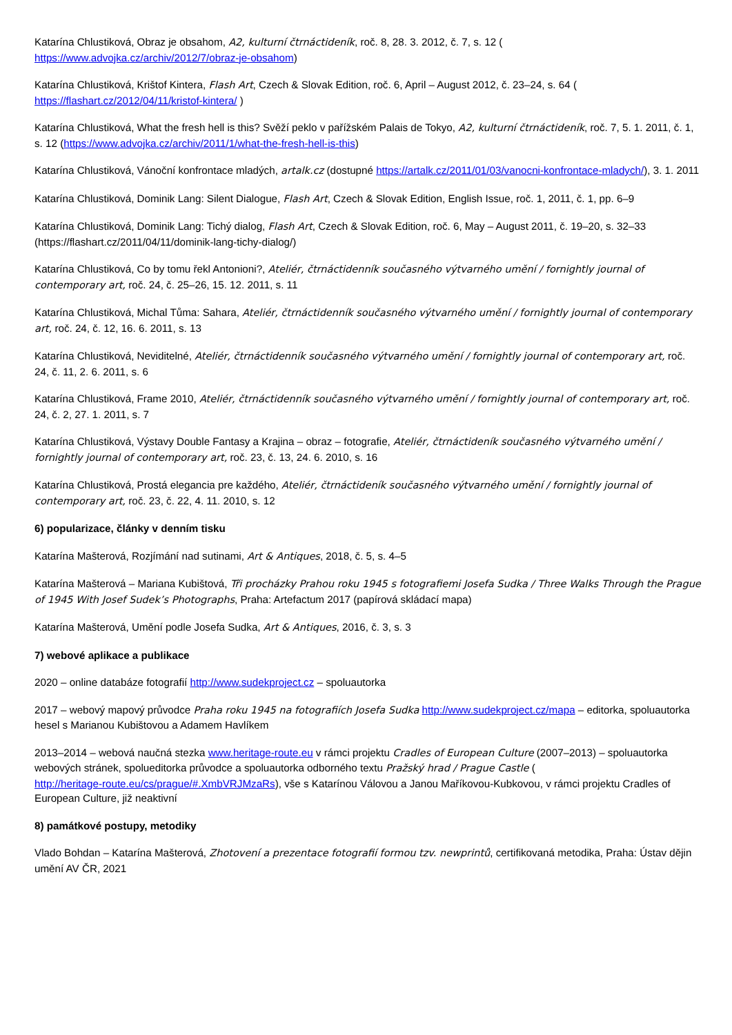Katarína Chlustiková, Obraz je obsahom, A2, kulturní čtrnáctideník, roč. 8, 28. 3. 2012, č. 7, s. 12 (
https://www.advojka.cz/archiv/2012/7/obraz-je-obsahom)
Katarína Chlustiková, Krištof Kintera, Flash Art, Czech & Slovak Edition, roč. 6, April – August 2012, č. 23–24, s. 64 (
https://flashart.cz/2012/04/11/kristof-kintera/ )
Katarína Chlustiková, What the fresh hell is this? Svěží peklo v pařížském Palais de Tokyo, A2, kulturní čtrnáctideník, roč. 7, 5. 1. 2011, č. 1, s. 12 (https://www.advojka.cz/archiv/2011/1/what-the-fresh-hell-is-this)
Katarína Chlustiková, Vánoční konfrontace mladých, artalk.cz (dostupné https://artalk.cz/2011/01/03/vanocni-konfrontace-mladych/), 3. 1. 2011
Katarína Chlustiková, Dominik Lang: Silent Dialogue, Flash Art, Czech & Slovak Edition, English Issue, roč. 1, 2011, č. 1, pp. 6–9
Katarína Chlustiková, Dominik Lang: Tichý dialog, Flash Art, Czech & Slovak Edition, roč. 6, May – August 2011, č. 19–20, s. 32–33 (https://flashart.cz/2011/04/11/dominik-lang-tichy-dialog/)
Katarína Chlustiková, Co by tomu řekl Antonioni?, Ateliér, čtrnáctidenník současného výtvarného umění / fornightly journal of contemporary art, roč. 24, č. 25–26, 15. 12. 2011, s. 11
Katarína Chlustiková, Michal Tůma: Sahara, Ateliér, čtrnáctidenník současného výtvarného umění / fornightly journal of contemporary art, roč. 24, č. 12, 16. 6. 2011, s. 13
Katarína Chlustiková, Neviditelné, Ateliér, čtrnáctidenník současného výtvarného umění / fornightly journal of contemporary art, roč. 24, č. 11, 2. 6. 2011, s. 6
Katarína Chlustiková, Frame 2010, Ateliér, čtrnáctidenník současného výtvarného umění / fornightly journal of contemporary art, roč. 24, č. 2, 27. 1. 2011, s. 7
Katarína Chlustiková, Výstavy Double Fantasy a Krajina – obraz – fotografie, Ateliér, čtrnáctideník současného výtvarného umění / fornightly journal of contemporary art, roč. 23, č. 13, 24. 6. 2010, s. 16
Katarína Chlustiková, Prostá elegancia pre každého, Ateliér, čtrnáctideník současného výtvarného umění / fornightly journal of contemporary art, roč. 23, č. 22, 4. 11. 2010, s. 12
6) popularizace, články v denním tisku
Katarína Mašterová, Rozjímání nad sutinami, Art & Antiques, 2018, č. 5, s. 4–5
Katarína Mašterová – Mariana Kubištová, Tři procházky Prahou roku 1945 s fotografiemi Josefa Sudka / Three Walks Through the Prague of 1945 With Josef Sudek’s Photographs, Praha: Artefactum 2017 (papírová skládací mapa)
Katarína Mašterová, Umění podle Josefa Sudka, Art & Antiques, 2016, č. 3, s. 3
7) webové aplikace a publikace
2020 – online databáze fotografií http://www.sudekproject.cz – spoluautorka
2017 – webový mapový průvodce Praha roku 1945 na fotografiích Josefa Sudka http://www.sudekproject.cz/mapa – editorka, spoluautorka hesel s Marianou Kubištovou a Adamem Havlíkem
2013–2014 – webová naučná stezka www.heritage-route.eu v rámci projektu Cradles of European Culture (2007–2013) – spoluautorka webových stránek, spolueditorka průvodce a spoluautorka odborného textu Pražský hrad / Prague Castle (
http://heritage-route.eu/cs/prague/#.XmbVRJMzaRs), vše s Katarínou Válovou a Janou Maříkovou-Kubkovou, v rámci projektu Cradles of European Culture, již neaktivní
8) památkové postupy, metodiky
Vlado Bohdan – Katarína Mašterová, Zhotovení a prezentace fotografií formou tzv. newprintů, certifikovaná metodika, Praha: Ústav dějin umění AV ČR, 2021